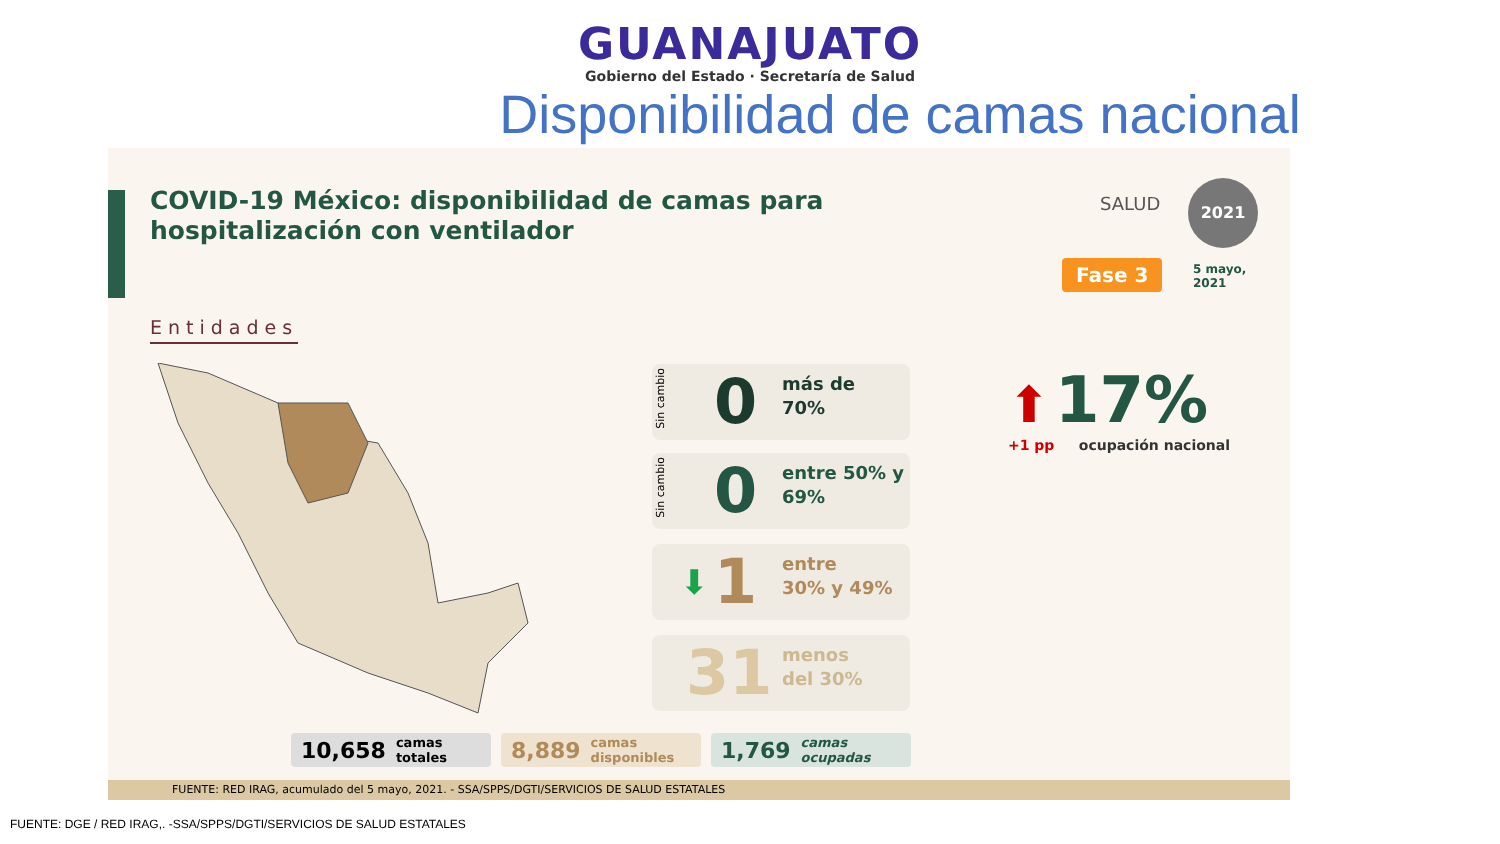GUANAJUATO
Gobierno del Estado · Secretaría de Salud
Disponibilidad de camas nacional
COVID-19 México: disponibilidad de camas para
hospitalización con ventilador
SALUD
2021
Fase 3
5 mayo,
2021
Entidades
Sin cambio
0 más de
70%
Sin cambio
0 entre 50% y
69%
⬇ 1 entre
30% y 49%
31 menos
del 30%
⬆ 17%
+1 pp ocupación nacional
10,658 camas
totales
8,889 camas
disponibles
1,769 camas
ocupadas
FUENTE: RED IRAG, acumulado del 5 mayo, 2021. - SSA/SPPS/DGTI/SERVICIOS DE SALUD ESTATALES
FUENTE: DGE / RED IRAG,. -SSA/SPPS/DGTI/SERVICIOS DE SALUD ESTATALES